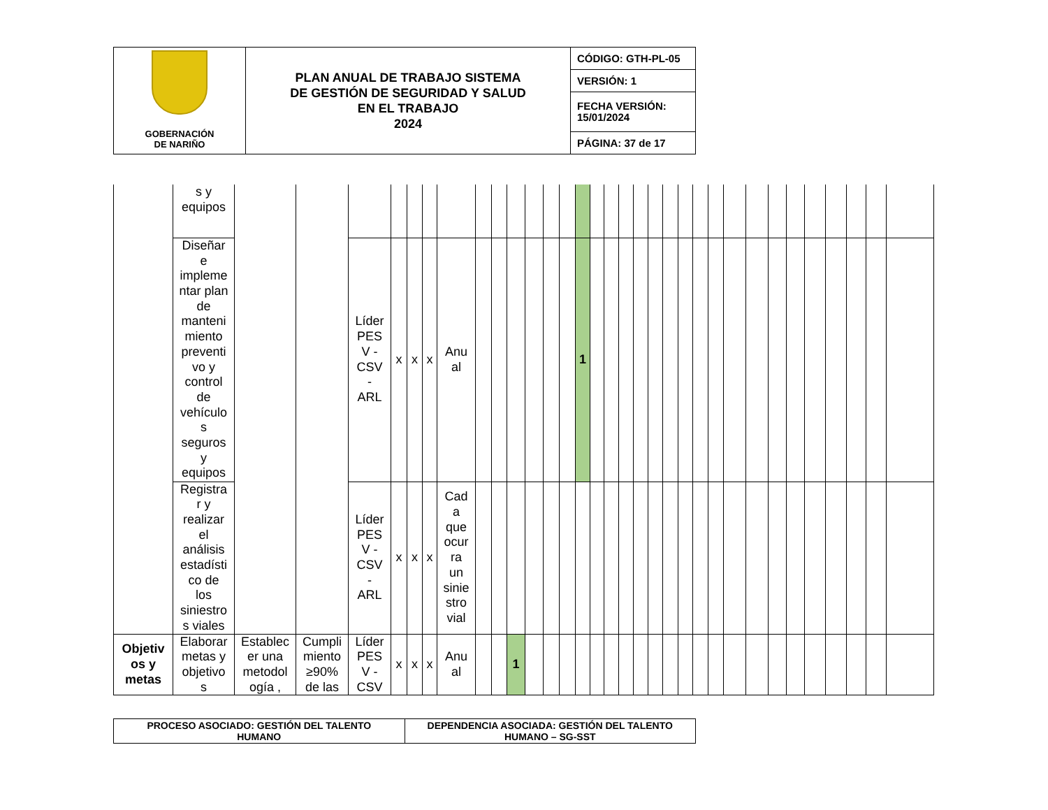| GOBERNACIÓN DE NARIÑO | PLAN ANUAL DE TRABAJO SISTEMA DE GESTIÓN DE SEGURIDAD Y SALUD EN EL TRABAJO 2024 | CÓDIGO: GTH-PL-05 |
| | | VERSIÓN: 1 |
| | | FECHA VERSIÓN: 15/01/2024 |
| | | PÁGINA: 37 de 17 |
| | s y equipos | | | | | | | | | | | | | | | | | | | | | | | | | | | | | | | | |
| | Diseñar e impleme ntar plan de manteni miento preventi vo y control de vehículo s seguros y equipos | | | Líder PES V - CSV - ARL | x | x | x | Anu al | | | | | | | 1 | | | | | | | | | | | | | | | | | | |
| | Registra r y realizar el análisis estadísti co de los siniestro s viales | | | Líder PES V - CSV - ARL | x | x | x | Cad a que ocur ra un sinie stro vial | | | | | | | | | | | | | | | | | | | | | | | | | |
| Objetiv os y metas | Elaborar metas y objetivo s | Establec er una metodol ogía , | Cumpli miento ≥90% de las | Líder PES V - CSV | x | x | x | Anu al | | | 1 | | | | | | | | | | | | | | | | | | | | | | |
| PROCESO ASOCIADO: GESTIÓN DEL TALENTO HUMANO | DEPENDENCIA ASOCIADA: GESTIÓN DEL TALENTO HUMANO – SG-SST |